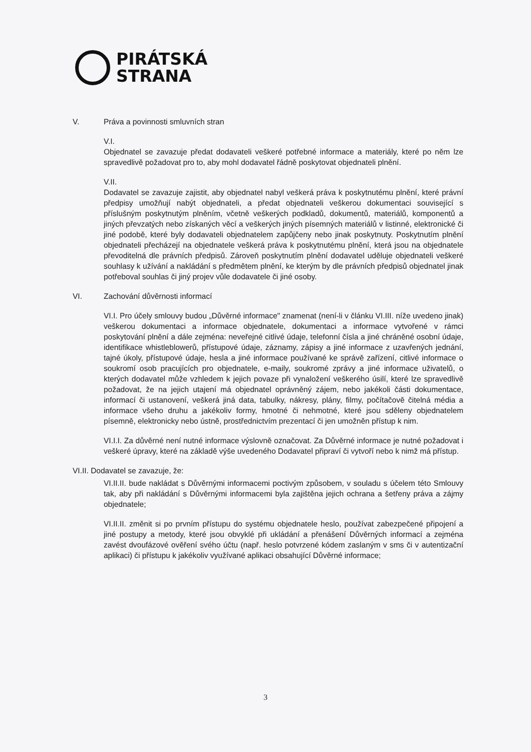PIRÁTSKÁ
STRANA
V. Práva a povinnosti smluvních stran
V.I.
Objednatel se zavazuje předat dodavateli veškeré potřebné informace a materiály, které po něm lze spravedlivě požadovat pro to, aby mohl dodavatel řádně poskytovat objednateli plnění.
V.II.
Dodavatel se zavazuje zajistit, aby objednatel nabyl veškerá práva k poskytnutému plnění, které právní předpisy umožňují nabýt objednateli, a předat objednateli veškerou dokumentaci související s příslušným poskytnutým plněním, včetně veškerých podkladů, dokumentů, materiálů, komponentů a jiných převzatých nebo získaných věcí a veškerých jiných písemných materiálů v listinné, elektronické či jiné podobě, které byly dodavateli objednatelem zapůjčeny nebo jinak poskytnuty. Poskytnutím plnění objednateli přecházejí na objednatele veškerá práva k poskytnutému plnění, která jsou na objednatele převoditelná dle právních předpisů. Zároveň poskytnutím plnění dodavatel uděluje objednateli veškeré souhlasy k užívání a nakládání s předmětem plnění, ke kterým by dle právních předpisů objednatel jinak potřeboval souhlas či jiný projev vůle dodavatele či jiné osoby.
VI. Zachování důvěrnosti informací
VI.I. Pro účely smlouvy budou „Důvěrné informace" znamenat (není-li v článku VI.III. níže uvedeno jinak) veškerou dokumentaci a informace objednatele, dokumentaci a informace vytvořené v rámci poskytování plnění a dále zejména: neveřejné citlivé údaje, telefonní čísla a jiné chráněné osobní údaje, identifikace whistleblowerů, přístupové údaje, záznamy, zápisy a jiné informace z uzavřených jednání, tajné úkoly, přístupové údaje, hesla a jiné informace používané ke správě zařízení, citlivé informace o soukromí osob pracujících pro objednatele, e-maily, soukromé zprávy a jiné informace uživatelů, o kterých dodavatel může vzhledem k jejich povaze při vynaložení veškerého úsilí, které lze spravedlivě požadovat, že na jejich utajení má objednatel oprávněný zájem, nebo jakékoli části dokumentace, informací či ustanovení, veškerá jiná data, tabulky, nákresy, plány, filmy, počítačově čitelná média a informace všeho druhu a jakékoliv formy, hmotné či nehmotné, které jsou sděleny objednatelem písemně, elektronicky nebo ústně, prostřednictvím prezentací či jen umožněn přístup k nim.
VI.I.I. Za důvěrné není nutné informace výslovně označovat. Za Důvěrné informace je nutné požadovat i veškeré úpravy, které na základě výše uvedeného Dodavatel připraví či vytvoří nebo k nimž má přístup.
VI.II. Dodavatel se zavazuje, že:
VI.II.II. bude nakládat s Důvěrnými informacemi poctivým způsobem, v souladu s účelem této Smlouvy tak, aby při nakládání s Důvěrnými informacemi byla zajištěna jejich ochrana a šetřeny práva a zájmy objednatele;
VI.II.II. změnit si po prvním přístupu do systému objednatele heslo, používat zabezpečené připojení a jiné postupy a metody, které jsou obvyklé při ukládání a přenášení Důvěrných informací a zejména zavést dvoufázové ověření svého účtu (např. heslo potvrzené kódem zaslaným v sms či v autentizační aplikaci) či přístupu k jakékoliv využívané aplikaci obsahující Důvěrné informace;
3